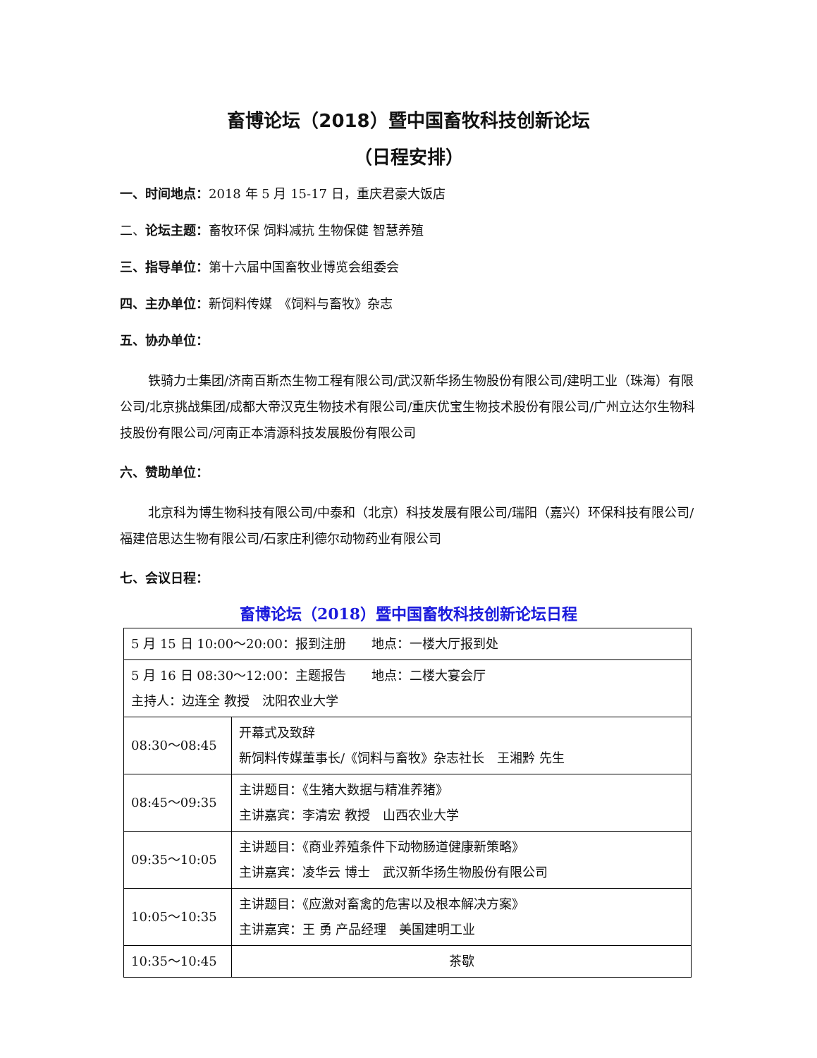畜博论坛（2018）暨中国畜牧科技创新论坛
（日程安排）
一、时间地点：2018 年 5 月 15-17 日，重庆君豪大饭店
二、论坛主题：畜牧环保 饲料减抗 生物保健 智慧养殖
三、指导单位：第十六届中国畜牧业博览会组委会
四、主办单位：新饲料传媒　《饲料与畜牧》杂志
五、协办单位：
铁骑力士集团/济南百斯杰生物工程有限公司/武汉新华扬生物股份有限公司/建明工业（珠海）有限公司/北京挑战集团/成都大帝汉克生物技术有限公司/重庆优宝生物技术股份有限公司/广州立达尔生物科技股份有限公司/河南正本清源科技发展股份有限公司
六、赞助单位：
北京科为博生物科技有限公司/中泰和（北京）科技发展有限公司/瑞阳（嘉兴）环保科技有限公司/福建倍思达生物有限公司/石家庄利德尔动物药业有限公司
七、会议日程：
畜博论坛（2018）暨中国畜牧科技创新论坛日程
| 5 月 15 日 10:00～20:00：报到注册 地点：一楼大厅报到处 | |
| 5 月 16 日 08:30～12:00：主题报告 地点：二楼大宴会厅 主持人：边连全 教授 沈阳农业大学 | |
| 08:30～08:45 | 开幕式及致辞 新饲料传媒董事长/《饲料与畜牧》杂志社长 王湘黔 先生 |
| 08:45～09:35 | 主讲题目：《生猪大数据与精准养猪》 主讲嘉宾：李清宏 教授 山西农业大学 |
| 09:35～10:05 | 主讲题目：《商业养殖条件下动物肠道健康新策略》 主讲嘉宾：凌华云 博士 武汉新华扬生物股份有限公司 |
| 10:05～10:35 | 主讲题目：《应激对畜禽的危害以及根本解决方案》 主讲嘉宾：王 勇 产品经理 美国建明工业 |
| 10:35～10:45 | 茶歇 |